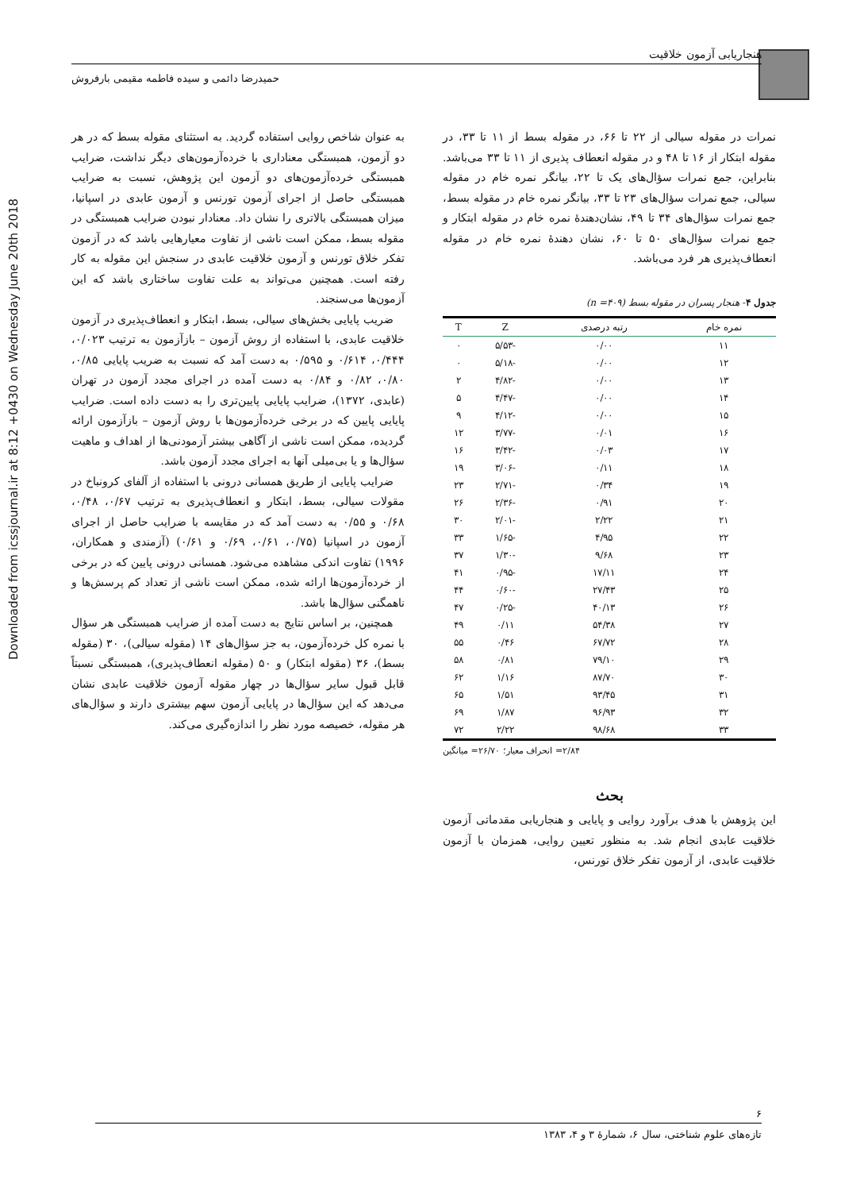Downloaded from icssjournal.ir at 8:12 +0430 on Wednesday June 20th 2018
هنجاریابی آزمون خلاقیت
حمیدرضا دائمی و سیده فاطمه مقیمی بارفروش
نمرات در مقوله سیالی از ۲۲ تا ۶۶، در مقوله بسط از ۱۱ تا ۳۳، در مقوله ابتکار از ۱۶ تا ۴۸ و در مقوله انعطاف پذیری از ۱۱ تا ۳۳ می‌باشد. بنابراین، جمع نمرات سؤال‌های یک تا ۲۲، بیانگر نمره خام در مقوله سیالی، جمع نمرات سؤال‌های ۲۳ تا ۳۳، بیانگر نمره خام در مقوله بسط، جمع نمرات سؤال‌های ۳۴ تا ۴۹، نشان‌دهندهٔ نمره خام در مقوله ابتکار و جمع نمرات سؤال‌های ۵۰ تا ۶۰، نشان دهندهٔ نمره خام در مقوله انعطاف‌پذیری هر فرد می‌باشد.
جدول ۴- هنجار پسران در مقوله بسط (n =۴۰۹)
| نمره خام | رتبه درصدی | Z | T |
| --- | --- | --- | --- |
| ۱۱ | ۰/۰۰ | -۵/۵۳ | ۰ |
| ۱۲ | ۰/۰۰ | -۵/۱۸ | ۰ |
| ۱۳ | ۰/۰۰ | -۴/۸۲ | ۲ |
| ۱۴ | ۰/۰۰ | -۴/۴۷ | ۵ |
| ۱۵ | ۰/۰۰ | -۴/۱۲ | ۹ |
| ۱۶ | ۰/۰۱ | -۳/۷۷ | ۱۲ |
| ۱۷ | ۰/۰۳ | -۳/۴۲ | ۱۶ |
| ۱۸ | ۰/۱۱ | -۳/۰۶ | ۱۹ |
| ۱۹ | ۰/۳۴ | -۲/۷۱ | ۲۳ |
| ۲۰ | ۰/۹۱ | -۲/۳۶ | ۲۶ |
| ۲۱ | ۲/۲۲ | -۲/۰۱ | ۳۰ |
| ۲۲ | ۴/۹۵ | -۱/۶۵ | ۳۳ |
| ۲۳ | ۹/۶۸ | -۱/۳۰ | ۳۷ |
| ۲۴ | ۱۷/۱۱ | -۰/۹۵ | ۴۱ |
| ۲۵ | ۲۷/۴۳ | -۰/۶۰ | ۴۴ |
| ۲۶ | ۴۰/۱۳ | -۰/۲۵ | ۴۷ |
| ۲۷ | ۵۴/۳۸ | ۰/۱۱ | ۴۹ |
| ۲۸ | ۶۷/۷۲ | ۰/۴۶ | ۵۵ |
| ۲۹ | ۷۹/۱۰ | ۰/۸۱ | ۵۸ |
| ۳۰ | ۸۷/۷۰ | ۱/۱۶ | ۶۲ |
| ۳۱ | ۹۳/۴۵ | ۱/۵۱ | ۶۵ |
| ۳۲ | ۹۶/۹۳ | ۱/۸۷ | ۶۹ |
| ۳۳ | ۹۸/۶۸ | ۲/۲۲ | ۷۲ |
۲/۸۴= انحراف معیار؛ ۲۶/۷۰= میانگین
بحث
این پژوهش با هدف برآورد روایی و پایایی و هنجاریابی مقدماتی آزمون خلاقیت عابدی انجام شد. به منظور تعیین روایی، همزمان با آزمون خلاقیت عابدی، از آزمون تفکر خلاق تورنس،
به عنوان شاخص روایی استفاده گردید. به استثنای مقوله بسط که در هر دو آزمون، همبستگی معناداری با خرده‌آزمون‌های دیگر نداشت، ضرایب همبستگی خرده‌آزمون‌های دو آزمون این پژوهش، نسبت به ضرایب همبستگی حاصل از اجرای آزمون تورنس و آزمون عابدی در اسپانیا، میزان همبستگی بالاتری را نشان داد. معنادار نبودن ضرایب همبستگی در مقوله بسط، ممکن است ناشی از تفاوت معیارهایی باشد که در آزمون تفکر خلاق تورنس و آزمون خلاقیت عابدی در سنجش این مقوله به کار رفته است. همچنین می‌تواند به علت تفاوت ساختاری باشد که این آزمون‌ها می‌سنجند.
ضریب پایایی بخش‌های سیالی، بسط، ابتکار و انعطاف‌پذیری در آزمون خلاقیت عابدی، با استفاده از روش آزمون – بازآزمون به ترتیب ۰/۰۲۳، ۰/۴۴۴، ۰/۶۱۴ و ۰/۵۹۵ به دست آمد که نسبت به ضریب پایایی ۰/۸۵، ۰/۸۰، ۰/۸۲ و ۰/۸۴ به دست آمده در اجرای مجدد آزمون در تهران (عابدی، ۱۳۷۲)، ضرایب پایایی پایین‌تری را به دست داده است. ضرایب پایایی پایین که در برخی خرده‌آزمون‌ها با روش آزمون – بازآزمون ارائه گردیده، ممکن است ناشی از آگاهی بیشتر آزمودنی‌ها از اهداف و ماهیت سؤال‌ها و یا بی‌میلی آنها به اجرای مجدد آزمون باشد.
ضرایب پایایی از طریق همسانی درونی با استفاده از آلفای کرونباخ در مقولات سیالی، بسط، ابتکار و انعطاف‌پذیری به ترتیب ۰/۶۷، ۰/۴۸، ۰/۶۸ و ۰/۵۵ به دست آمد که در مقایسه با ضرایب حاصل از اجرای آزمون در اسپانیا (۰/۷۵، ۰/۶۱، ۰/۶۹ و ۰/۶۱) (آزمندی و همکاران، ۱۹۹۶) تفاوت اندکی مشاهده می‌شود. همسانی درونی پایین که در برخی از خرده‌آزمون‌ها ارائه شده، ممکن است ناشی از تعداد کم پرسش‌ها و ناهمگنی سؤال‌ها باشد.
همچنین، بر اساس نتایج به دست آمده از ضرایب همبستگی هر سؤال با نمره کل خرده‌آزمون، به جز سؤال‌های ۱۴ (مقوله سیالی)، ۳۰ (مقوله بسط)، ۳۶ (مقوله ابتکار) و ۵۰ (مقوله انعطاف‌پذیری)، همبستگی نسبتاً قابل قبول سایر سؤال‌ها در چهار مقوله آزمون خلاقیت عابدی نشان می‌دهد که این سؤال‌ها در پایایی آزمون سهم بیشتری دارند و سؤال‌های هر مقوله، خصیصه مورد نظر را اندازه‌گیری می‌کند.
۶
تازه‌های علوم شناختی، سال ۶، شمارهٔ ۳ و ۴، ۱۳۸۳